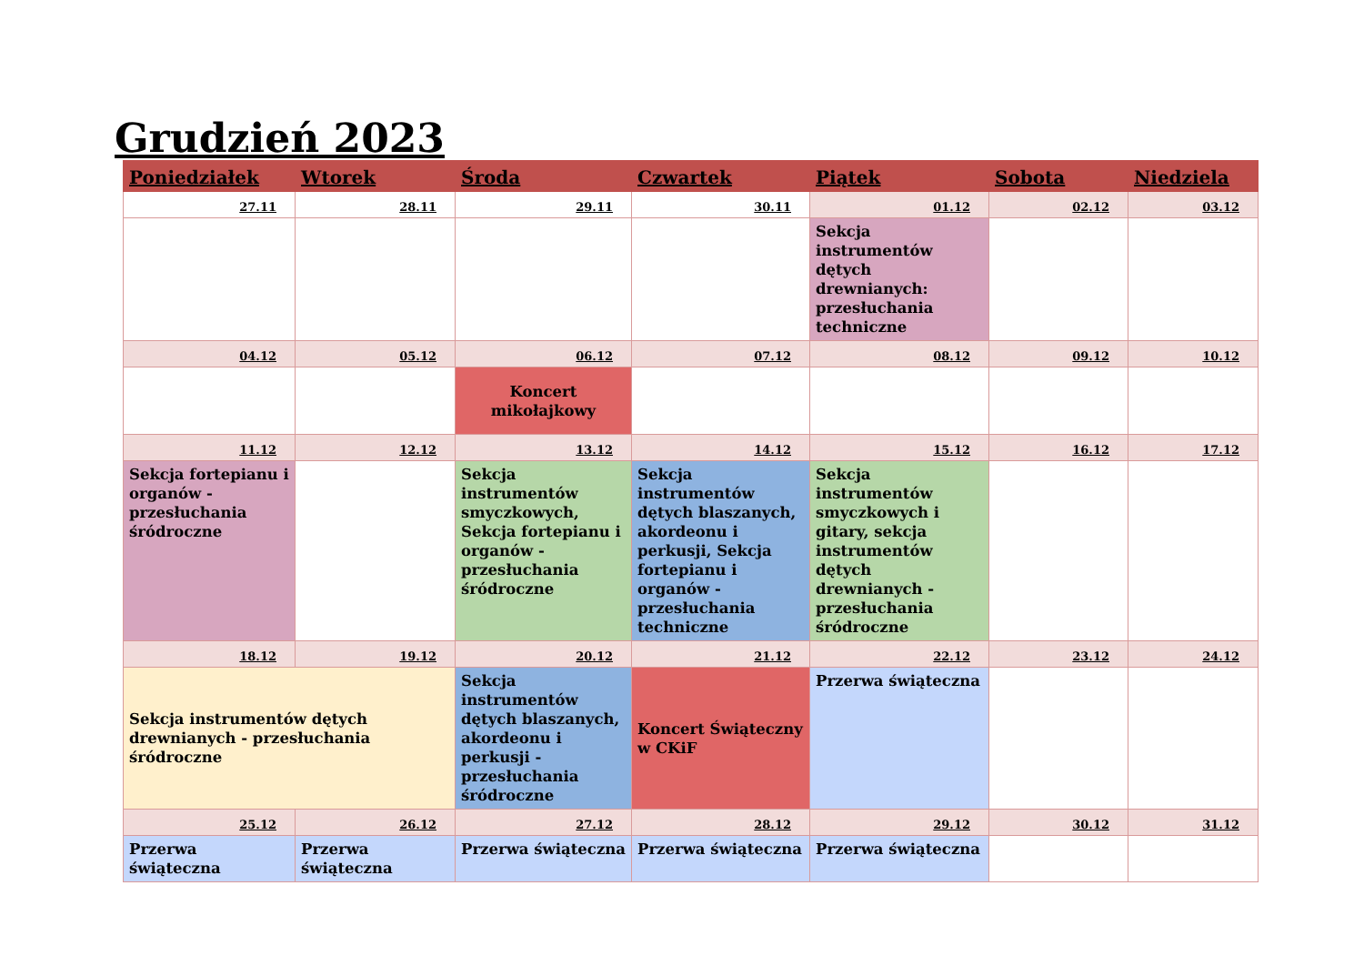Grudzień 2023
| Poniedziałek | Wtorek | Środa | Czwartek | Piątek | Sobota | Niedziela |
| --- | --- | --- | --- | --- | --- | --- |
| 27.11 | 28.11 | 29.11 | 30.11 | 01.12 | 02.12 | 03.12 |
| | | | | Sekcja instrumentów dętych drewnianych: przesłuchania techniczne | | |
| 04.12 | 05.12 | 06.12 | 07.12 | 08.12 | 09.12 | 10.12 |
| | | Koncert mikołajkowy | | | | |
| 11.12 | 12.12 | 13.12 | 14.12 | 15.12 | 16.12 | 17.12 |
| Sekcja fortepianu i organów - przesłuchania śródroczne | | Sekcja instrumentów smyczkowych, Sekcja fortepianu i organów - przesłuchania śródroczne | Sekcja instrumentów dętych blaszanych, akordeonu i perkusji, Sekcja fortepianu i organów - przesłuchania techniczne | Sekcja instrumentów smyczkowych i gitary, sekcja instrumentów dętych drewnianych - przesłuchania śródroczne | | |
| 18.12 | 19.12 | 20.12 | 21.12 | 22.12 | 23.12 | 24.12 |
| Sekcja instrumentów dętych drewnianych - przesłuchania śródroczne | | Sekcja instrumentów dętych blaszanych, akordeonu i perkusji - przesłuchania śródroczne | Koncert Świąteczny w CKiF | Przerwa świąteczna | | |
| 25.12 | 26.12 | 27.12 | 28.12 | 29.12 | 30.12 | 31.12 |
| Przerwa świąteczna | Przerwa świąteczna | Przerwa świąteczna | Przerwa świąteczna | Przerwa świąteczna | | |